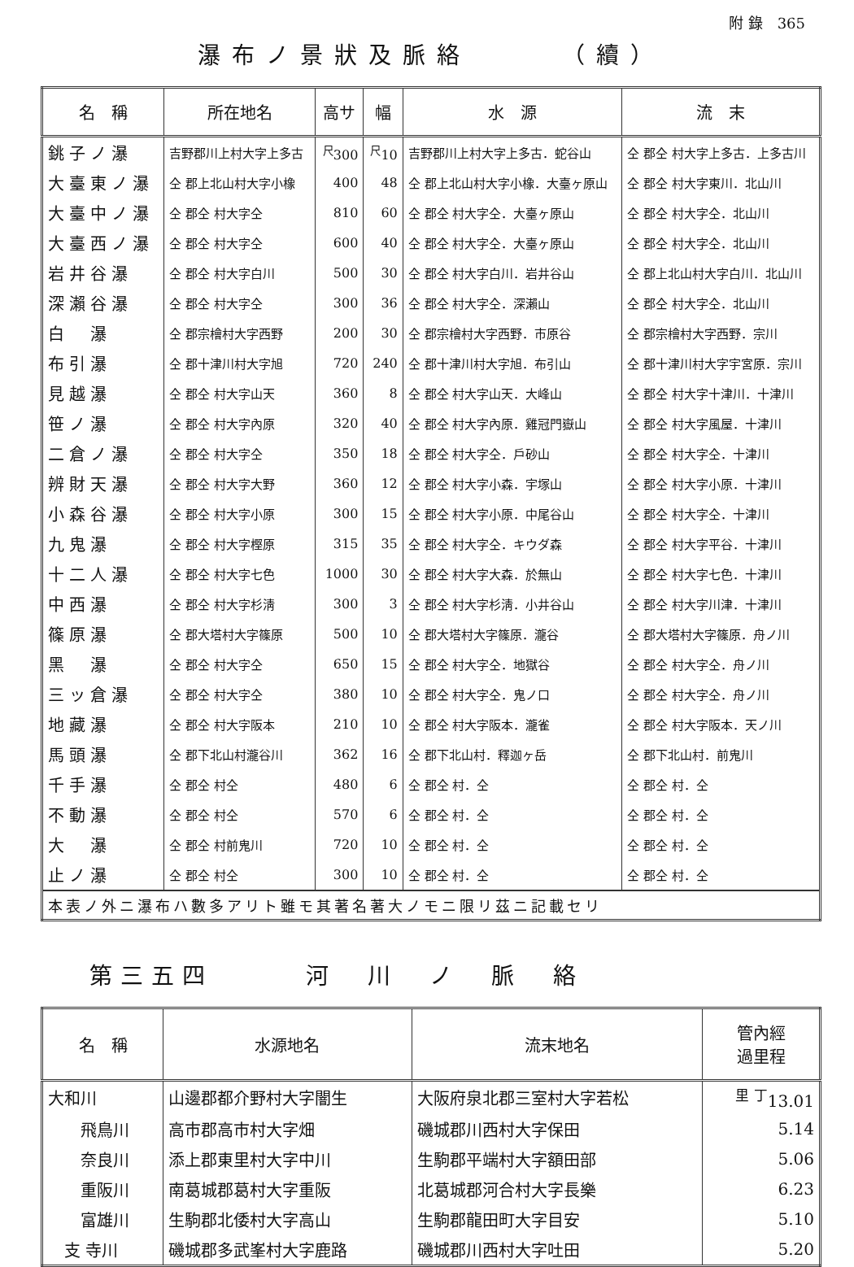附 錄　365
瀑布ノ景狀及脈絡　　　（續）
| 名 稱 | 所在地名 | 高サ | 幅 | 水 源 | 流 末 |
| --- | --- | --- | --- | --- | --- |
| 銚子ノ瀑 | 吉野郡川上村大字上多古 | <sup>尺</sup>300 | <sup>尺</sup>10 | 吉野郡川上村大字上多古．蛇谷山 | 仝 郡仝 村大字上多古．上多古川 |
| 大臺東ノ瀑 | 仝 郡上北山村大字小橡 | 400 | 48 | 仝 郡上北山村大字小橡．大臺ヶ原山 | 仝 郡仝 村大字東川．北山川 |
| 大臺中ノ瀑 | 仝 郡仝 村大字仝 | 810 | 60 | 仝 郡仝 村大字仝．大臺ヶ原山 | 仝 郡仝 村大字仝．北山川 |
| 大臺西ノ瀑 | 仝 郡仝 村大字仝 | 600 | 40 | 仝 郡仝 村大字仝．大臺ヶ原山 | 仝 郡仝 村大字仝．北山川 |
| 岩井谷瀑 | 仝 郡仝 村大字白川 | 500 | 30 | 仝 郡仝 村大字白川．岩井谷山 | 仝 郡上北山村大字白川．北山川 |
| 深瀨谷瀑 | 仝 郡仝 村大字仝 | 300 | 36 | 仝 郡仝 村大字仝．深瀨山 | 仝 郡仝 村大字仝．北山川 |
| 白 瀑 | 仝 郡宗檜村大字西野 | 200 | 30 | 仝 郡宗檜村大字西野．市原谷 | 仝 郡宗檜村大字西野．宗川 |
| 布引瀑 | 仝 郡十津川村大字旭 | 720 | 240 | 仝 郡十津川村大字旭．布引山 | 仝 郡十津川村大字宇宮原．宗川 |
| 見越瀑 | 仝 郡仝 村大字山天 | 360 | 8 | 仝 郡仝 村大字山天．大峰山 | 仝 郡仝 村大字十津川．十津川 |
| 笹ノ瀑 | 仝 郡仝 村大字內原 | 320 | 40 | 仝 郡仝 村大字內原．雞冠門嶽山 | 仝 郡仝 村大字風屋．十津川 |
| 二倉ノ瀑 | 仝 郡仝 村大字仝 | 350 | 18 | 仝 郡仝 村大字仝．戶砂山 | 仝 郡仝 村大字仝．十津川 |
| 辨財天瀑 | 仝 郡仝 村大字大野 | 360 | 12 | 仝 郡仝 村大字小森．宇塚山 | 仝 郡仝 村大字小原．十津川 |
| 小森谷瀑 | 仝 郡仝 村大字小原 | 300 | 15 | 仝 郡仝 村大字小原．中尾谷山 | 仝 郡仝 村大字仝．十津川 |
| 九鬼瀑 | 仝 郡仝 村大字樫原 | 315 | 35 | 仝 郡仝 村大字仝．キウダ森 | 仝 郡仝 村大字平谷．十津川 |
| 十二人瀑 | 仝 郡仝 村大字七色 | 1000 | 30 | 仝 郡仝 村大字大森．於無山 | 仝 郡仝 村大字七色．十津川 |
| 中西瀑 | 仝 郡仝 村大字杉淸 | 300 | 3 | 仝 郡仝 村大字杉淸．小井谷山 | 仝 郡仝 村大字川津．十津川 |
| 篠原瀑 | 仝 郡大塔村大字篠原 | 500 | 10 | 仝 郡大塔村大字篠原．瀧谷 | 仝 郡大塔村大字篠原．舟ノ川 |
| 黑 瀑 | 仝 郡仝 村大字仝 | 650 | 15 | 仝 郡仝 村大字仝．地獄谷 | 仝 郡仝 村大字仝．舟ノ川 |
| 三ッ倉瀑 | 仝 郡仝 村大字仝 | 380 | 10 | 仝 郡仝 村大字仝．鬼ノ口 | 仝 郡仝 村大字仝．舟ノ川 |
| 地藏瀑 | 仝 郡仝 村大字阪本 | 210 | 10 | 仝 郡仝 村大字阪本．瀧雀 | 仝 郡仝 村大字阪本．天ノ川 |
| 馬頭瀑 | 仝 郡下北山村瀧谷川 | 362 | 16 | 仝 郡下北山村．釋迦ヶ岳 | 仝 郡下北山村．前鬼川 |
| 千手瀑 | 仝 郡仝 村仝 | 480 | 6 | 仝 郡仝 村．仝 | 仝 郡仝 村．仝 |
| 不動瀑 | 仝 郡仝 村仝 | 570 | 6 | 仝 郡仝 村．仝 | 仝 郡仝 村．仝 |
| 大 瀑 | 仝 郡仝 村前鬼川 | 720 | 10 | 仝 郡仝 村．仝 | 仝 郡仝 村．仝 |
| 止ノ瀑 | 仝 郡仝 村仝 | 300 | 10 | 仝 郡仝 村．仝 | 仝 郡仝 村．仝 |
| 本表ノ外ニ瀑布ハ數多アリト雖モ其著名著大ノモニ限リ茲ニ記載セリ | | | | | |
第三五四　　　河　川　ノ　脈　絡
| 名 稱 | 水源地名 | 流末地名 | 管內經 過里程 |
| --- | --- | --- | --- |
| 大和川 | 山邊郡都介野村大字闇生 | 大阪府泉北郡三室村大字若松 | <sup>里 丁</sup>13.01 |
| 飛鳥川 | 高市郡高市村大字畑 | 磯城郡川西村大字保田 | 5.14 |
| 奈良川 | 添上郡東里村大字中川 | 生駒郡平端村大字額田部 | 5.06 |
| 重阪川 | 南葛城郡葛村大字重阪 | 北葛城郡河合村大字長樂 | 6.23 |
| 富雄川 | 生駒郡北倭村大字高山 | 生駒郡龍田町大字目安 | 5.10 |
| 支 寺川 | 磯城郡多武峯村大字鹿路 | 磯城郡川西村大字吐田 | 5.20 |